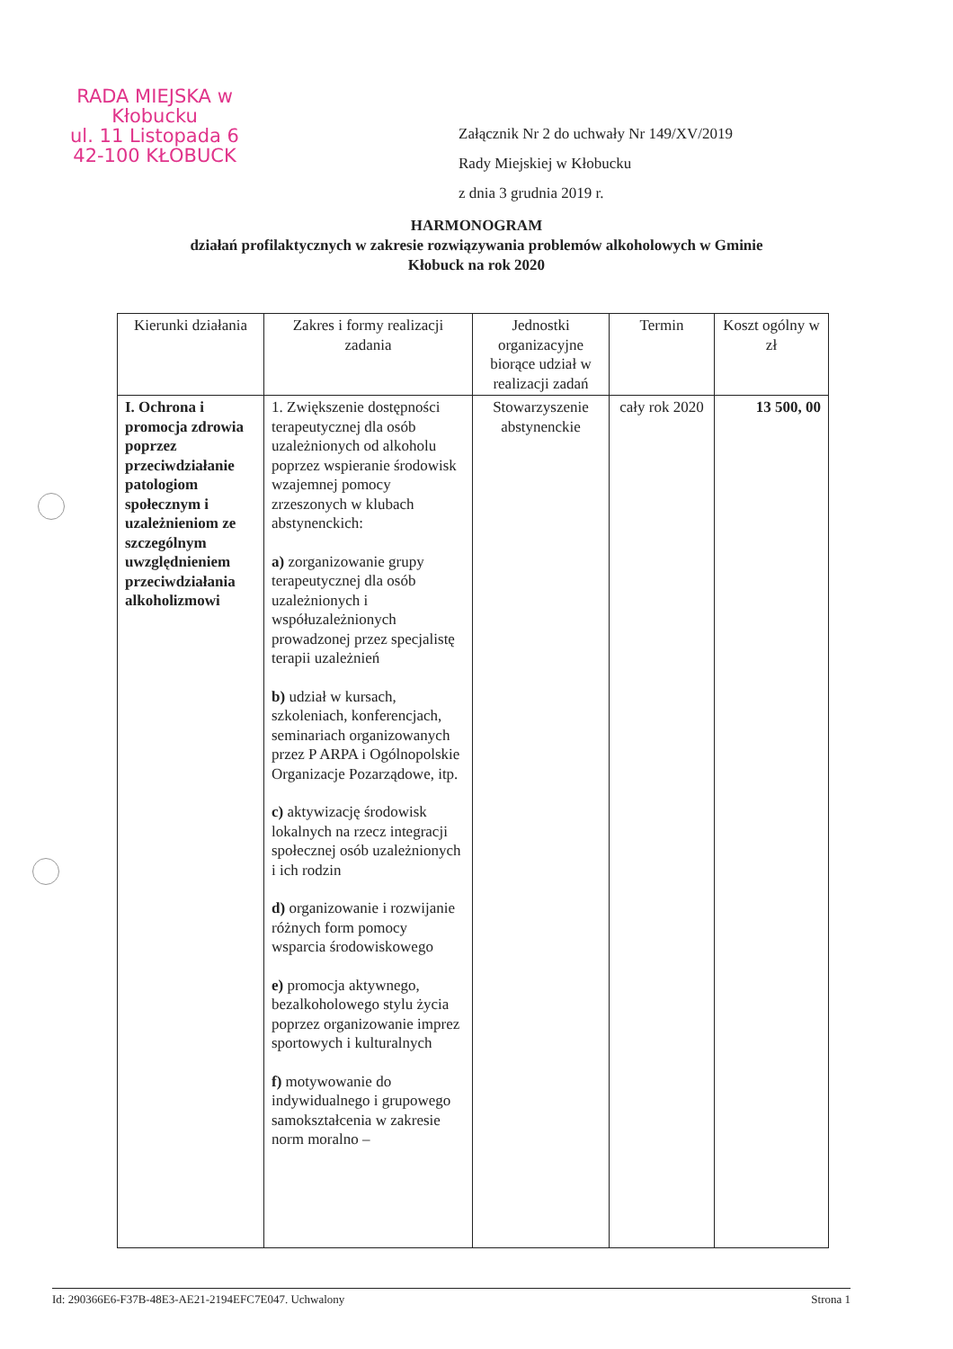RADA MIEJSKA w Kłobucku
ul. 11 Listopada 6
42-100 KŁOBUCK
Załącznik Nr 2 do uchwały Nr 149/XV/2019
Rady Miejskiej w Kłobucku
z dnia 3 grudnia 2019 r.
HARMONOGRAM
działań profilaktycznych w zakresie rozwiązywania problemów alkoholowych w Gminie Kłobuck na rok 2020
| Kierunki działania | Zakres i formy realizacji zadania | Jednostki organizacyjne biorące udział w realizacji zadań | Termin | Koszt ogólny w zł |
| --- | --- | --- | --- | --- |
| I. Ochrona i promocja zdrowia poprzez przeciwdziałanie patologiom społecznym i uzależnieniom ze szczególnym uwzględnieniem przeciwdziałania alkoholizmowi | 1. Zwiększenie dostępności terapeutycznej dla osób uzależnionych od alkoholu poprzez wspieranie środowisk wzajemnej pomocy zrzeszonych w klubach abstynenckich: a) zorganizowanie grupy terapeutycznej dla osób uzależnionych i współuzależnionych prowadzonej przez specjalistę terapii uzależnień b) udział w kursach, szkoleniach, konferencjach, seminariach organizowanych przez P ARPA i Ogólnopolskie Organizacje Pozarządowe, itp. c) aktywizację środowisk lokalnych na rzecz integracji społecznej osób uzależnionych i ich rodzin d) organizowanie i rozwijanie różnych form pomocy wsparcia środowiskowego e) promocja aktywnego, bezalkoholowego stylu życia poprzez organizowanie imprez sportowych i kulturalnych f) motywowanie do indywidualnego i grupowego samokształcenia w zakresie norm moralno – | Stowarzyszenie abstynenckie | cały rok 2020 | 13 500, 00 |
Id: 290366E6-F37B-48E3-AE21-2194EFC7E047. Uchwalony Strona 1